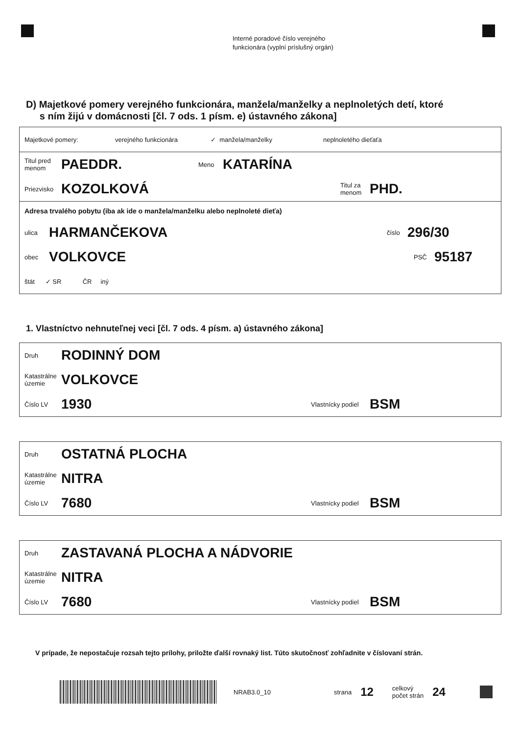Interné poradové číslo verejného
funkcionára (vyplní príslušný orgán)
D) Majetkové pomery verejného funkcionára, manžela/manželky a neplnoletých detí, ktoré
s ním žijú v domácnosti [čl. 7 ods. 1 písm. e) ústavného zákona]
Majetkové pomery: verejného funkcionára ✓ manžela/manželky neplnoletého dieťaťa
Titul pred
menom PAEDDR. Meno KATARÍNA
Priezvisko KOZOLKOVÁ Titul za
menom PHD.
Adresa trvalého pobytu (iba ak ide o manžela/manželku alebo neplnoleté dieťa)
ulica HARMANČEKOVA číslo 296/30
obec VOLKOVCE PSČ 95187
štát ✓ SR ČR iný
1. Vlastníctvo nehnuteľnej veci [čl. 7 ods. 4 písm. a) ústavného zákona]
Druh RODINNÝ DOM
Katastrálne
územie VOLKOVCE
Číslo LV 1930 Vlastnícky podiel BSM
Druh OSTATNÁ PLOCHA
Katastrálne
územie NITRA
Číslo LV 7680 Vlastnícky podiel BSM
Druh ZASTAVANÁ PLOCHA A NÁDVORIE
Katastrálne
územie NITRA
Číslo LV 7680 Vlastnícky podiel BSM
V prípade, že nepostačuje rozsah tejto prílohy, priložte ďalší rovnaký list. Túto skutočnosť zohľadnite v číslovaní strán.
NRAB3.0_10 strana 12 celkový
počet strán 24